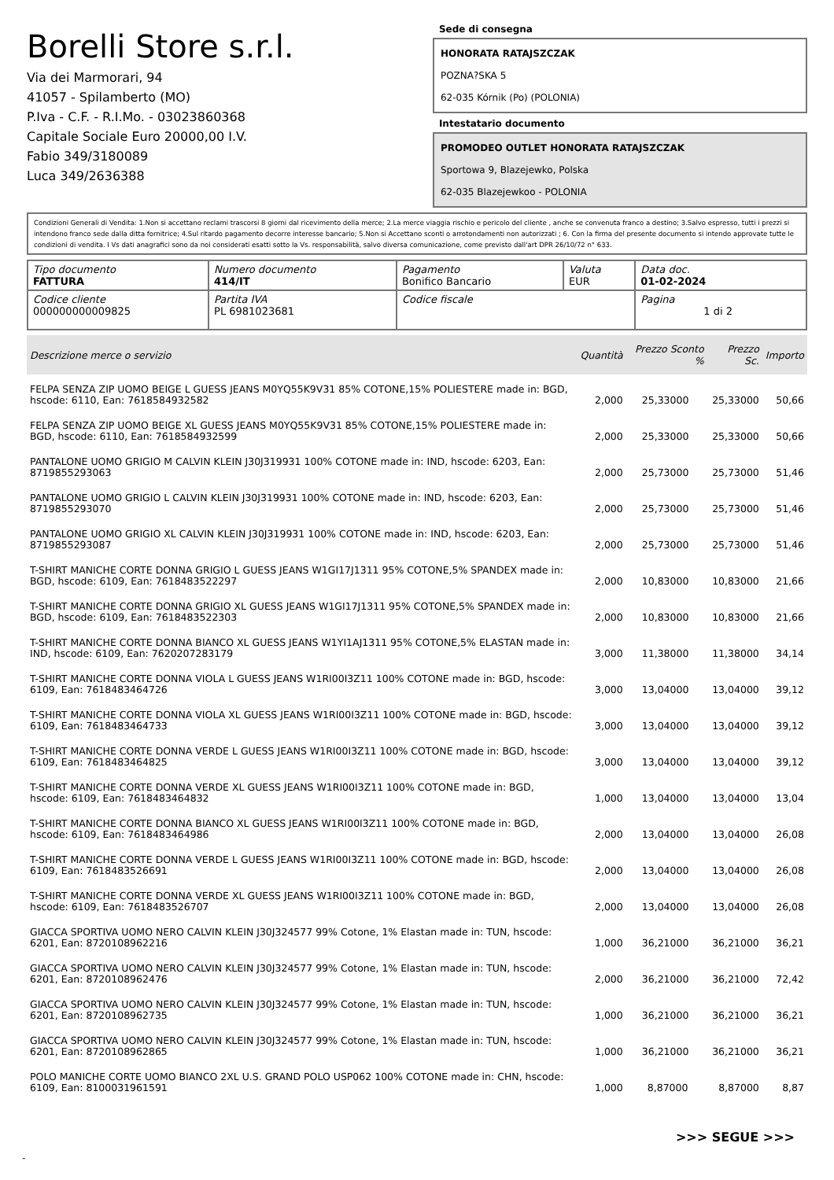Borelli Store s.r.l.
Via dei Marmorari, 94
41057 - Spilamberto (MO)
P.Iva - C.F. - R.I.Mo. - 03023860368
Capitale Sociale Euro 20000,00 I.V.
Fabio 349/3180089
Luca 349/2636388
Sede di consegna
HONORATA RATAJSZCZAK
POZNA?SKA 5
62-035 Kórnik (Po) (POLONIA)
Intestatario documento
PROMODEO OUTLET HONORATA RATAJSZCZAK
Sportowa 9, Blazejewko, Polska
62-035 Blazejewkoo - POLONIA
Condizioni Generali di Vendita: 1.Non si accettano reclami trascorsi 8 giorni dal ricevimento della merce; 2.La merce viaggia rischio e pericolo del cliente , anche se convenuta franco a destino; 3.Salvo espresso, tutti i prezzi si intendono franco sede dalla ditta fornitrice; 4.Sul ritardo pagamento decorre interesse bancario; 5.Non si Accettano sconti o arrotondamenti non autorizzati ; 6. Con la firma del presente documento si intendo approvate tutte le condizioni di vendita. I Vs dati anagrafici sono da noi considerati esatti sotto la Vs. responsabilità, salvo diversa comunicazione, come previsto dall'art DPR 26/10/72 n° 633.
| Tipo documento FATTURA | Numero documento 414/IT | Pagamento Bonifico Bancario | Valuta EUR | Data doc. 01-02-2024 |
| Codice cliente 000000000009825 | Partita IVA PL 6981023681 | Codice fiscale | | Pagina 1 di 2 |
| Descrizione merce o servizio | Quantità | Prezzo Sconto % | Prezzo Sc. | Importo |
| --- | --- | --- | --- | --- |
| FELPA SENZA ZIP UOMO BEIGE L GUESS JEANS M0YQ55K9V31 85% COTONE,15% POLIESTERE made in: BGD, hscode: 6110, Ean: 7618584932582 | 2,000 | 25,33000 | 25,33000 | 50,66 |
| FELPA SENZA ZIP UOMO BEIGE XL GUESS JEANS M0YQ55K9V31 85% COTONE,15% POLIESTERE made in: BGD, hscode: 6110, Ean: 7618584932599 | 2,000 | 25,33000 | 25,33000 | 50,66 |
| PANTALONE UOMO GRIGIO M CALVIN KLEIN J30J319931 100% COTONE made in: IND, hscode: 6203, Ean: 8719855293063 | 2,000 | 25,73000 | 25,73000 | 51,46 |
| PANTALONE UOMO GRIGIO L CALVIN KLEIN J30J319931 100% COTONE made in: IND, hscode: 6203, Ean: 8719855293070 | 2,000 | 25,73000 | 25,73000 | 51,46 |
| PANTALONE UOMO GRIGIO XL CALVIN KLEIN J30J319931 100% COTONE made in: IND, hscode: 6203, Ean: 8719855293087 | 2,000 | 25,73000 | 25,73000 | 51,46 |
| T-SHIRT MANICHE CORTE DONNA GRIGIO L GUESS JEANS W1GI17J1311 95% COTONE,5% SPANDEX made in: BGD, hscode: 6109, Ean: 7618483522297 | 2,000 | 10,83000 | 10,83000 | 21,66 |
| T-SHIRT MANICHE CORTE DONNA GRIGIO XL GUESS JEANS W1GI17J1311 95% COTONE,5% SPANDEX made in: BGD, hscode: 6109, Ean: 7618483522303 | 2,000 | 10,83000 | 10,83000 | 21,66 |
| T-SHIRT MANICHE CORTE DONNA BIANCO XL GUESS JEANS W1YI1AJ1311 95% COTONE,5% ELASTAN made in: IND, hscode: 6109, Ean: 7620207283179 | 3,000 | 11,38000 | 11,38000 | 34,14 |
| T-SHIRT MANICHE CORTE DONNA VIOLA L GUESS JEANS W1RI00I3Z11 100% COTONE made in: BGD, hscode: 6109, Ean: 7618483464726 | 3,000 | 13,04000 | 13,04000 | 39,12 |
| T-SHIRT MANICHE CORTE DONNA VIOLA XL GUESS JEANS W1RI00I3Z11 100% COTONE made in: BGD, hscode: 6109, Ean: 7618483464733 | 3,000 | 13,04000 | 13,04000 | 39,12 |
| T-SHIRT MANICHE CORTE DONNA VERDE L GUESS JEANS W1RI00I3Z11 100% COTONE made in: BGD, hscode: 6109, Ean: 7618483464825 | 3,000 | 13,04000 | 13,04000 | 39,12 |
| T-SHIRT MANICHE CORTE DONNA VERDE XL GUESS JEANS W1RI00I3Z11 100% COTONE made in: BGD, hscode: 6109, Ean: 7618483464832 | 1,000 | 13,04000 | 13,04000 | 13,04 |
| T-SHIRT MANICHE CORTE DONNA BIANCO XL GUESS JEANS W1RI00I3Z11 100% COTONE made in: BGD, hscode: 6109, Ean: 7618483464986 | 2,000 | 13,04000 | 13,04000 | 26,08 |
| T-SHIRT MANICHE CORTE DONNA VERDE L GUESS JEANS W1RI00I3Z11 100% COTONE made in: BGD, hscode: 6109, Ean: 7618483526691 | 2,000 | 13,04000 | 13,04000 | 26,08 |
| T-SHIRT MANICHE CORTE DONNA VERDE XL GUESS JEANS W1RI00I3Z11 100% COTONE made in: BGD, hscode: 6109, Ean: 7618483526707 | 2,000 | 13,04000 | 13,04000 | 26,08 |
| GIACCA SPORTIVA UOMO NERO CALVIN KLEIN J30J324577 99% Cotone, 1% Elastan made in: TUN, hscode: 6201, Ean: 8720108962216 | 1,000 | 36,21000 | 36,21000 | 36,21 |
| GIACCA SPORTIVA UOMO NERO CALVIN KLEIN J30J324577 99% Cotone, 1% Elastan made in: TUN, hscode: 6201, Ean: 8720108962476 | 2,000 | 36,21000 | 36,21000 | 72,42 |
| GIACCA SPORTIVA UOMO NERO CALVIN KLEIN J30J324577 99% Cotone, 1% Elastan made in: TUN, hscode: 6201, Ean: 8720108962735 | 1,000 | 36,21000 | 36,21000 | 36,21 |
| GIACCA SPORTIVA UOMO NERO CALVIN KLEIN J30J324577 99% Cotone, 1% Elastan made in: TUN, hscode: 6201, Ean: 8720108962865 | 1,000 | 36,21000 | 36,21000 | 36,21 |
| POLO MANICHE CORTE UOMO BIANCO 2XL U.S. GRAND POLO USP062 100% COTONE made in: CHN, hscode: 6109, Ean: 8100031961591 | 1,000 | 8,87000 | 8,87000 | 8,87 |
>>> SEGUE >>>
-